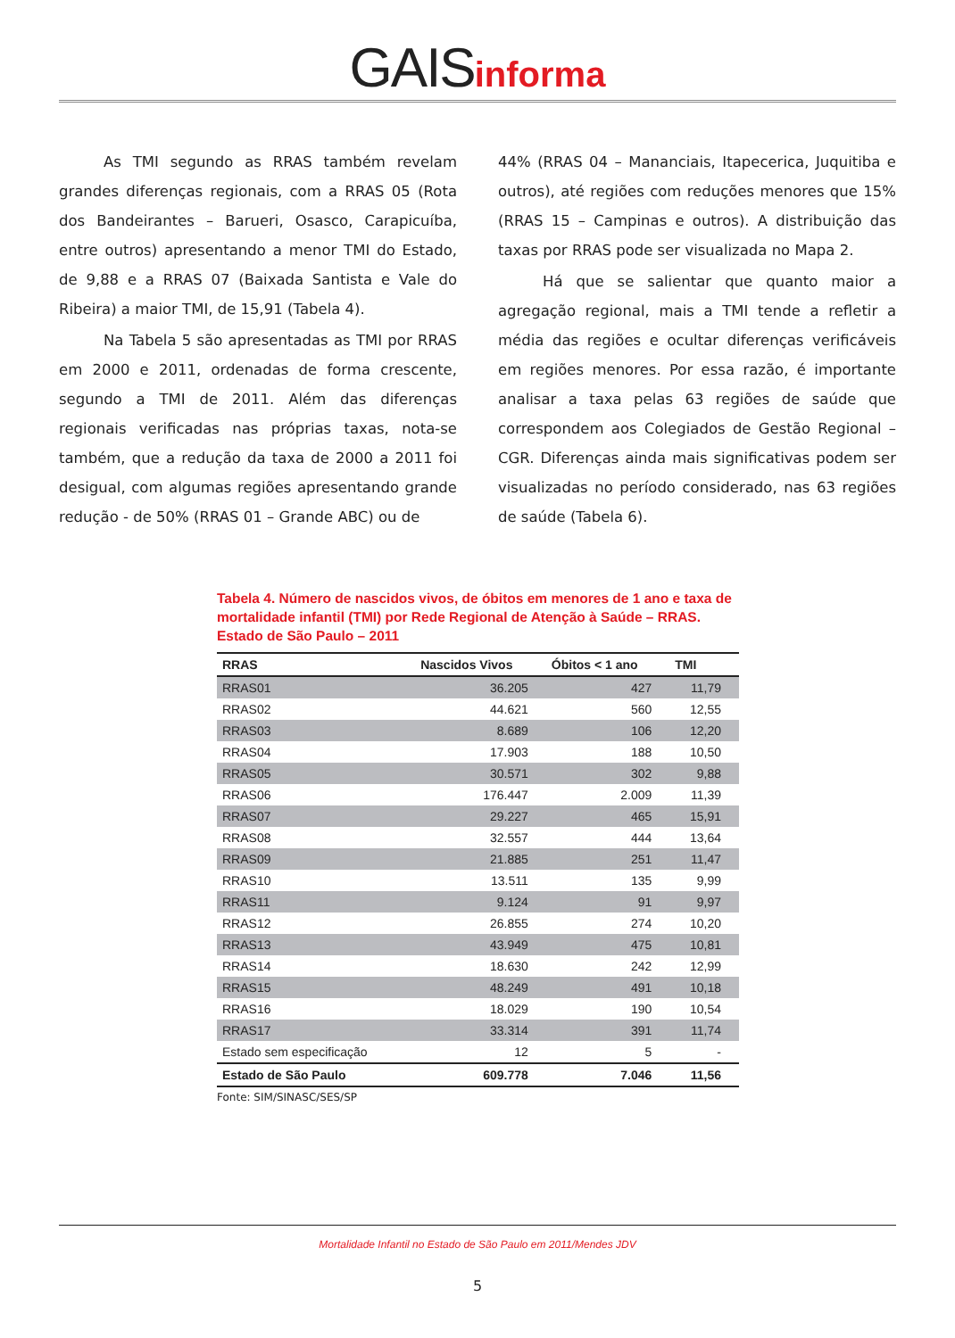GAIS informa
As TMI segundo as RRAS também revelam grandes diferenças regionais, com a RRAS 05 (Rota dos Bandeirantes – Barueri, Osasco, Carapicuíba, entre outros) apresentando a menor TMI do Estado, de 9,88 e a RRAS 07 (Baixada Santista e Vale do Ribeira) a maior TMI, de 15,91 (Tabela 4).
Na Tabela 5 são apresentadas as TMI por RRAS em 2000 e 2011, ordenadas de forma crescente, segundo a TMI de 2011. Além das diferenças regionais verificadas nas próprias taxas, nota-se também, que a redução da taxa de 2000 a 2011 foi desigual, com algumas regiões apresentando grande redução - de 50% (RRAS 01 – Grande ABC) ou de
44% (RRAS 04 – Mananciais, Itapecerica, Juquitiba e outros), até regiões com reduções menores que 15% (RRAS 15 – Campinas e outros). A distribuição das taxas por RRAS pode ser visualizada no Mapa 2.
Há que se salientar que quanto maior a agregação regional, mais a TMI tende a refletir a média das regiões e ocultar diferenças verificáveis em regiões menores. Por essa razão, é importante analisar a taxa pelas 63 regiões de saúde que correspondem aos Colegiados de Gestão Regional – CGR. Diferenças ainda mais significativas podem ser visualizadas no período considerado, nas 63 regiões de saúde (Tabela 6).
Tabela 4. Número de nascidos vivos, de óbitos em menores de 1 ano e taxa de mortalidade infantil (TMI) por Rede Regional de Atenção à Saúde – RRAS. Estado de São Paulo – 2011
| RRAS | Nascidos Vivos | Óbitos < 1 ano | TMI |
| --- | --- | --- | --- |
| RRAS01 | 36.205 | 427 | 11,79 |
| RRAS02 | 44.621 | 560 | 12,55 |
| RRAS03 | 8.689 | 106 | 12,20 |
| RRAS04 | 17.903 | 188 | 10,50 |
| RRAS05 | 30.571 | 302 | 9,88 |
| RRAS06 | 176.447 | 2.009 | 11,39 |
| RRAS07 | 29.227 | 465 | 15,91 |
| RRAS08 | 32.557 | 444 | 13,64 |
| RRAS09 | 21.885 | 251 | 11,47 |
| RRAS10 | 13.511 | 135 | 9,99 |
| RRAS11 | 9.124 | 91 | 9,97 |
| RRAS12 | 26.855 | 274 | 10,20 |
| RRAS13 | 43.949 | 475 | 10,81 |
| RRAS14 | 18.630 | 242 | 12,99 |
| RRAS15 | 48.249 | 491 | 10,18 |
| RRAS16 | 18.029 | 190 | 10,54 |
| RRAS17 | 33.314 | 391 | 11,74 |
| Estado sem especificação | 12 | 5 | - |
| Estado de São Paulo | 609.778 | 7.046 | 11,56 |
Fonte: SIM/SINASC/SES/SP
Mortalidade Infantil no Estado de São Paulo em 2011/Mendes JDV
5